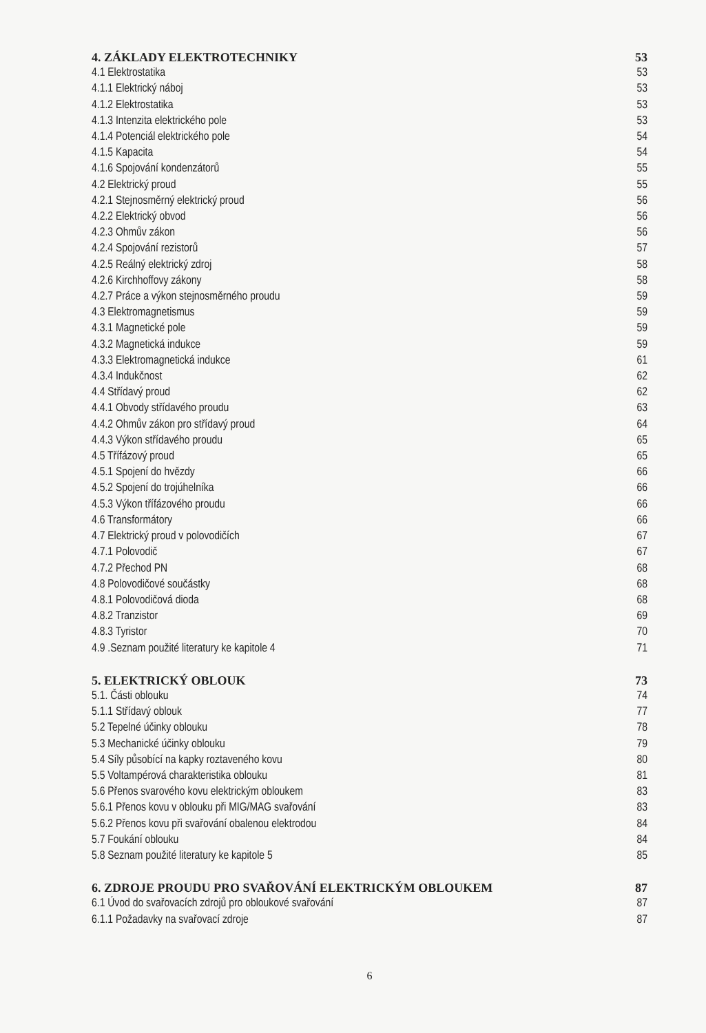4. ZÁKLADY ELEKTROTECHNIKY 53
4.1 Elektrostatika 53
4.1.1 Elektrický náboj 53
4.1.2 Elektrostatika 53
4.1.3 Intenzita elektrického pole 53
4.1.4 Potenciál elektrického pole 54
4.1.5 Kapacita 54
4.1.6 Spojování kondenzátorů 55
4.2 Elektrický proud 55
4.2.1 Stejnosměrný elektrický proud 56
4.2.2 Elektrický obvod 56
4.2.3 Ohmův zákon 56
4.2.4 Spojování rezistorů 57
4.2.5 Reálný elektrický zdroj 58
4.2.6 Kirchhoffovy zákony 58
4.2.7 Práce a výkon stejnosměrného proudu 59
4.3 Elektromagnetismus 59
4.3.1 Magnetické pole 59
4.3.2 Magnetická indukce 59
4.3.3 Elektromagnetická indukce 61
4.3.4 Indukčnost 62
4.4 Střídavý proud 62
4.4.1 Obvody střídavého proudu 63
4.4.2 Ohmův zákon pro střídavý proud 64
4.4.3 Výkon střídavého proudu 65
4.5 Třífázový proud 65
4.5.1 Spojení do hvězdy 66
4.5.2 Spojení do trojúhelníka 66
4.5.3 Výkon třífázového proudu 66
4.6 Transformátory 66
4.7 Elektrický proud v polovodičích 67
4.7.1 Polovodič 67
4.7.2 Přechod PN 68
4.8 Polovodičové součástky 68
4.8.1 Polovodičová dioda 68
4.8.2 Tranzistor 69
4.8.3 Tyristor 70
4.9 .Seznam použité literatury ke kapitole 4 71
5. ELEKTRICKÝ OBLOUK 73
5.1. Části oblouku 74
5.1.1 Střídavý oblouk 77
5.2 Tepelné účinky oblouku 78
5.3 Mechanické účinky oblouku 79
5.4 Síly působící na kapky roztaveného kovu 80
5.5 Voltampérová charakteristika oblouku 81
5.6 Přenos svarového kovu elektrickým obloukem 83
5.6.1 Přenos kovu v oblouku při MIG/MAG svařování 83
5.6.2 Přenos kovu při svařování obalenou elektrodou 84
5.7 Foukání oblouku 84
5.8 Seznam použité literatury ke kapitole 5 85
6. ZDROJE PROUDU PRO SVAŘOVÁNÍ ELEKTRICKÝM OBLOUKEM 87
6.1 Úvod do svařovacích zdrojů pro obloukové svařování 87
6.1.1 Požadavky na svařovací zdroje 87
6